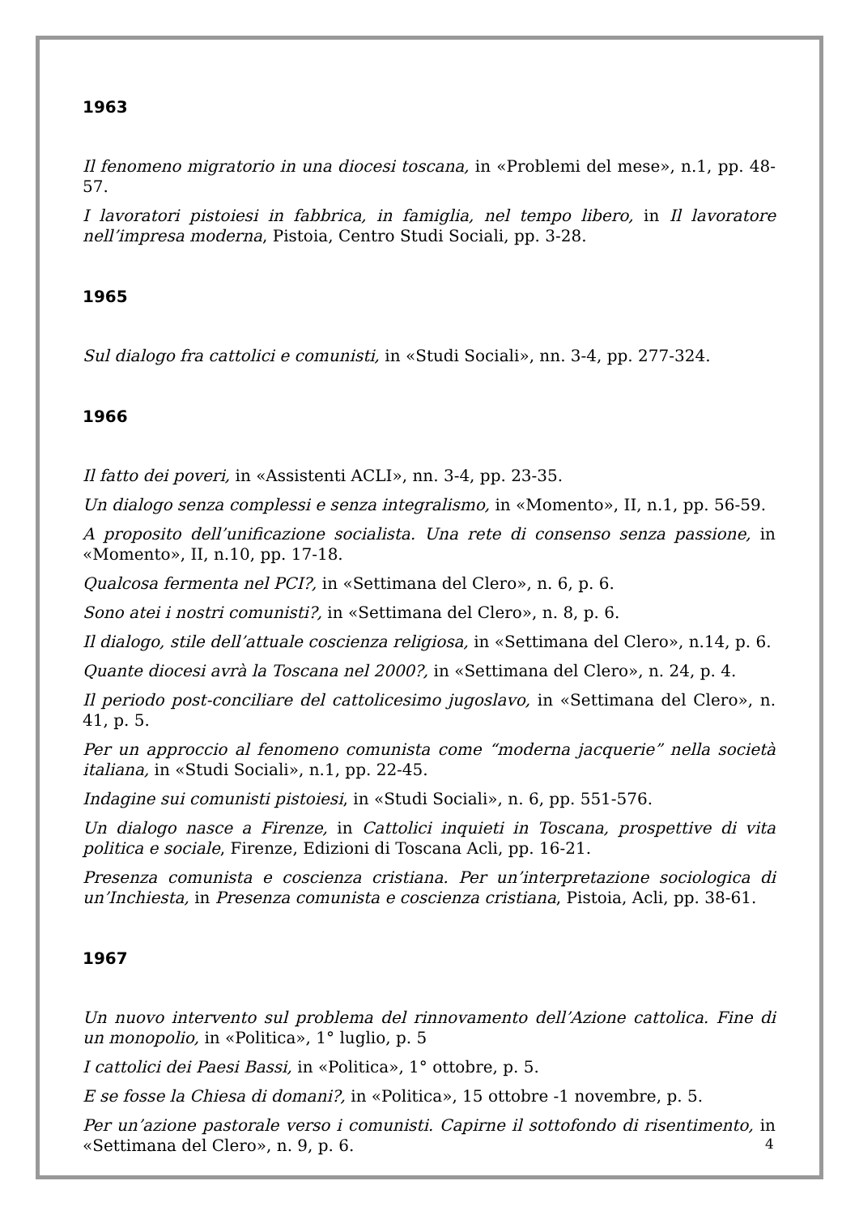1963
Il fenomeno migratorio in una diocesi toscana, in «Problemi del mese», n.1, pp. 48-57.
I lavoratori pistoiesi in fabbrica, in famiglia, nel tempo libero, in Il lavoratore nell’impresa moderna, Pistoia, Centro Studi Sociali, pp. 3-28.
1965
Sul dialogo fra cattolici e comunisti, in «Studi Sociali», nn. 3-4, pp. 277-324.
1966
Il fatto dei poveri, in «Assistenti ACLI», nn. 3-4, pp. 23-35.
Un dialogo senza complessi e senza integralismo, in «Momento», II, n.1, pp. 56-59.
A proposito dell’unificazione socialista. Una rete di consenso senza passione, in «Momento», II, n.10, pp. 17-18.
Qualcosa fermenta nel PCI?, in «Settimana del Clero», n. 6, p. 6.
Sono atei i nostri comunisti?, in «Settimana del Clero», n. 8, p. 6.
Il dialogo, stile dell’attuale coscienza religiosa, in «Settimana del Clero», n.14, p. 6.
Quante diocesi avrà la Toscana nel 2000?, in «Settimana del Clero», n. 24, p. 4.
Il periodo post-conciliare del cattolicesimo jugoslavo, in «Settimana del Clero», n. 41, p. 5.
Per un approccio al fenomeno comunista come “moderna jacquerie” nella società italiana, in «Studi Sociali», n.1, pp. 22-45.
Indagine sui comunisti pistoiesi, in «Studi Sociali», n. 6, pp. 551-576.
Un dialogo nasce a Firenze, in Cattolici inquieti in Toscana, prospettive di vita politica e sociale, Firenze, Edizioni di Toscana Acli, pp. 16-21.
Presenza comunista e coscienza cristiana. Per un’interpretazione sociologica di un’Inchiesta, in Presenza comunista e coscienza cristiana, Pistoia, Acli, pp. 38-61.
1967
Un nuovo intervento sul problema del rinnovamento dell’Azione cattolica. Fine di un monopolio, in «Politica», 1° luglio, p. 5
I cattolici dei Paesi Bassi, in «Politica», 1° ottobre, p. 5.
E se fosse la Chiesa di domani?, in «Politica», 15 ottobre -1 novembre, p. 5.
Per un’azione pastorale verso i comunisti. Capirne il sottofondo di risentimento, in «Settimana del Clero», n. 9, p. 6.
4